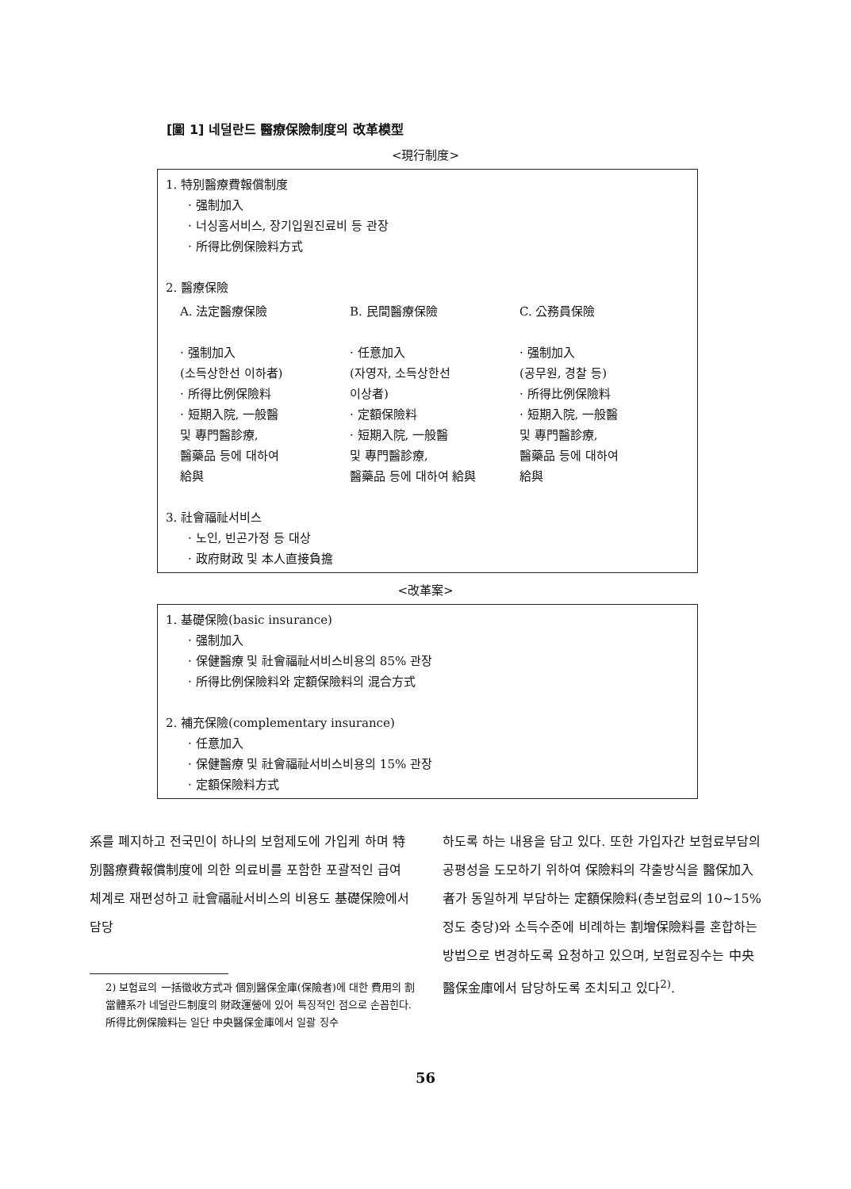[圖 1] 네덜란드 醫療保險制度의 改革模型
<現行制度>
1. 特別醫療費報償制度
· 强制加入
· 너싱홈서비스, 장기입원진료비 등 관장
· 所得比例保險料方式
2. 醫療保險
A. 法定醫療保險
· 强制加入
(소득상한선 이하者)
· 所得比例保險料
· 短期入院, 一般醫
및 專門醫診療,
醫藥品 등에 대하여
給與
B. 民間醫療保險
· 任意加入
(자영자, 소득상한선
이상者)
· 定額保險料
· 短期入院, 一般醫
및 專門醫診療,
醫藥品 등에 대하여 給與
C. 公務員保險
· 强制加入
(공무원, 경찰 등)
· 所得比例保險料
· 短期入院, 一般醫
및 專門醫診療,
醫藥品 등에 대하여
給與
3. 社會福祉서비스
· 노인, 빈곤가정 등 대상
· 政府財政 및 本人直接負擔
<改革案>
1. 基礎保險(basic insurance)
· 强制加入
· 保健醫療 및 社會福祉서비스비용의 85% 관장
· 所得比例保險料와 定額保險料의 混合方式
2. 補充保險(complementary insurance)
· 任意加入
· 保健醫療 및 社會福祉서비스비용의 15% 관장
· 定額保險料方式
系를 폐지하고 전국민이 하나의 보험제도에 가입케 하며 特別醫療費報償制度에 의한 의료비를 포함한 포괄적인 급여체계로 재편성하고 社會福祉서비스의 비용도 基礎保險에서 담당
2) 보험료의 一括徵收方式과 個別醫保金庫(保險者)에 대한 費用의 割當體系가 네덜란드制度의 財政運營에 있어 특징적인 점으로 손꼽힌다. 所得比例保險料는 일단 中央醫保金庫에서 일괄 징수
하도록 하는 내용을 담고 있다. 또한 가입자간 보험료부담의 공평성을 도모하기 위하여 保險料의 갹출방식을 醫保加入者가 동일하게 부담하는 定額保險料(총보험료의 10~15% 정도 충당)와 소득수준에 비례하는 割增保險料를 혼합하는 방법으로 변경하도록 요청하고 있으며, 보험료징수는 中央醫保金庫에서 담당하도록 조치되고 있다<sup>2)</sup>.
56